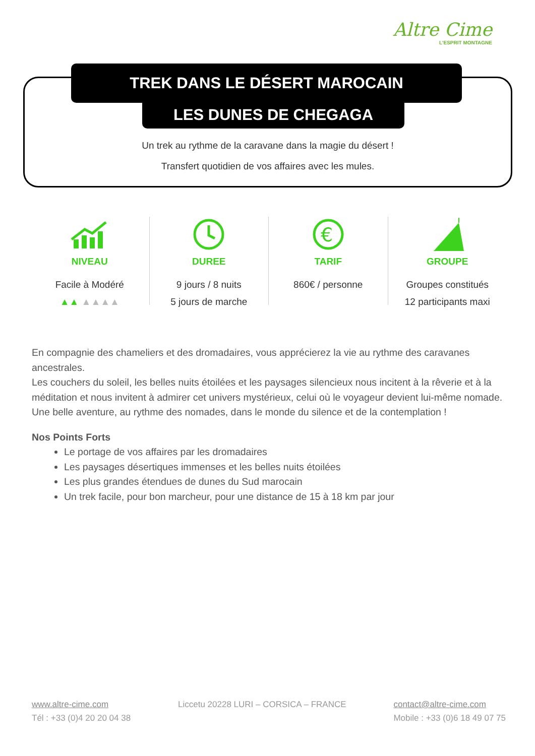Altre Cime
L'ESPRIT MONTAGNE
TREK DANS LE DÉSERT MAROCAIN
LES DUNES DE CHEGAGA
Un trek au rythme de la caravane dans la magie du désert !
Transfert quotidien de vos affaires avec les mules.
NIVEAU
Facile à Modéré
▲▲ ▲▲▲▲
DUREE
9 jours / 8 nuits
5 jours de marche
€
TARIF
860€ / personne
GROUPE
Groupes constitués
12 participants maxi
En compagnie des chameliers et des dromadaires, vous apprécierez la vie au rythme des caravanes ancestrales.
Les couchers du soleil, les belles nuits étoilées et les paysages silencieux nous incitent à la rêverie et à la méditation et nous invitent à admirer cet univers mystérieux, celui où le voyageur devient lui-même nomade.
Une belle aventure, au rythme des nomades, dans le monde du silence et de la contemplation !
Nos Points Forts
Le portage de vos affaires par les dromadaires
Les paysages désertiques immenses et les belles nuits étoilées
Les plus grandes étendues de dunes du Sud marocain
Un trek facile, pour bon marcheur, pour une distance de 15 à 18 km par jour
www.altre-cime.com
Tél : +33 (0)4 20 20 04 38
Liccetu 20228 LURI – CORSICA – FRANCE
contact@altre-cime.com
Mobile : +33 (0)6 18 49 07 75